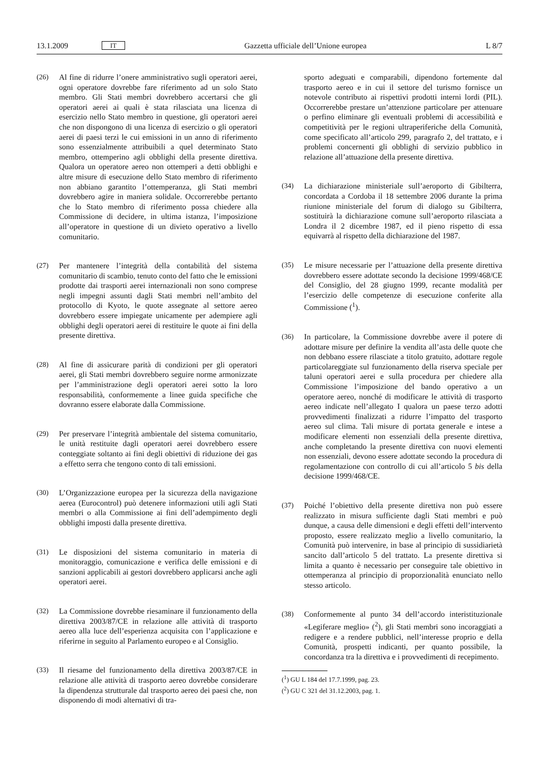13.1.2009 IT Gazzetta ufficiale dell’Unione europea L 8/7
(26) Al fine di ridurre l’onere amministrativo sugli operatori aerei, ogni operatore dovrebbe fare riferimento ad un solo Stato membro. Gli Stati membri dovrebbero accertarsi che gli operatori aerei ai quali è stata rilasciata una licenza di esercizio nello Stato membro in questione, gli operatori aerei che non dispongono di una licenza di esercizio o gli operatori aerei di paesi terzi le cui emissioni in un anno di riferimento sono essenzialmente attribuibili a quel determinato Stato membro, ottemperino agli obblighi della presente direttiva. Qualora un operatore aereo non ottemperi a detti obblighi e altre misure di esecuzione dello Stato membro di riferimento non abbiano garantito l’ottemperanza, gli Stati membri dovrebbero agire in maniera solidale. Occorrerebbe pertanto che lo Stato membro di riferimento possa chiedere alla Commissione di decidere, in ultima istanza, l’imposizione all’operatore in questione di un divieto operativo a livello comunitario.
(27) Per mantenere l’integrità della contabilità del sistema comunitario di scambio, tenuto conto del fatto che le emissioni prodotte dai trasporti aerei internazionali non sono comprese negli impegni assunti dagli Stati membri nell’ambito del protocollo di Kyoto, le quote assegnate al settore aereo dovrebbero essere impiegate unicamente per adempiere agli obblighi degli operatori aerei di restituire le quote ai fini della presente direttiva.
(28) Al fine di assicurare parità di condizioni per gli operatori aerei, gli Stati membri dovrebbero seguire norme armonizzate per l’amministrazione degli operatori aerei sotto la loro responsabilità, conformemente a linee guida specifiche che dovranno essere elaborate dalla Commissione.
(29) Per preservare l’integrità ambientale del sistema comunitario, le unità restituite dagli operatori aerei dovrebbero essere conteggiate soltanto ai fini degli obiettivi di riduzione dei gas a effetto serra che tengono conto di tali emissioni.
(30) L’Organizzazione europea per la sicurezza della navigazione aerea (Eurocontrol) può detenere informazioni utili agli Stati membri o alla Commissione ai fini dell’adempimento degli obblighi imposti dalla presente direttiva.
(31) Le disposizioni del sistema comunitario in materia di monitoraggio, comunicazione e verifica delle emissioni e di sanzioni applicabili ai gestori dovrebbero applicarsi anche agli operatori aerei.
(32) La Commissione dovrebbe riesaminare il funzionamento della direttiva 2003/87/CE in relazione alle attività di trasporto aereo alla luce dell’esperienza acquisita con l’applicazione e riferirne in seguito al Parlamento europeo e al Consiglio.
(33) Il riesame del funzionamento della direttiva 2003/87/CE in relazione alle attività di trasporto aereo dovrebbe considerare la dipendenza strutturale dal trasporto aereo dei paesi che, non disponendo di modi alternativi di tra-
sporto adeguati e comparabili, dipendono fortemente dal trasporto aereo e in cui il settore del turismo fornisce un notevole contributo ai rispettivi prodotti interni lordi (PIL). Occorrerebbe prestare un’attenzione particolare per attenuare o perfino eliminare gli eventuali problemi di accessibilità e competitività per le regioni ultraperiferiche della Comunità, come specificato all’articolo 299, paragrafo 2, del trattato, e i problemi concernenti gli obblighi di servizio pubblico in relazione all’attuazione della presente direttiva.
(34) La dichiarazione ministeriale sull’aeroporto di Gibilterra, concordata a Cordoba il 18 settembre 2006 durante la prima riunione ministeriale del forum di dialogo su Gibilterra, sostituirà la dichiarazione comune sull’aeroporto rilasciata a Londra il 2 dicembre 1987, ed il pieno rispetto di essa equivarrà al rispetto della dichiarazione del 1987.
(35) Le misure necessarie per l’attuazione della presente direttiva dovrebbero essere adottate secondo la decisione 1999/468/CE del Consiglio, del 28 giugno 1999, recante modalità per l’esercizio delle competenze di esecuzione conferite alla Commissione (<sup>1</sup>).
(36) In particolare, la Commissione dovrebbe avere il potere di adottare misure per definire la vendita all’asta delle quote che non debbano essere rilasciate a titolo gratuito, adottare regole particolareggiate sul funzionamento della riserva speciale per taluni operatori aerei e sulla procedura per chiedere alla Commissione l’imposizione del bando operativo a un operatore aereo, nonché di modificare le attività di trasporto aereo indicate nell’allegato I qualora un paese terzo adotti provvedimenti finalizzati a ridurre l’impatto del trasporto aereo sul clima. Tali misure di portata generale e intese a modificare elementi non essenziali della presente direttiva, anche completando la presente direttiva con nuovi elementi non essenziali, devono essere adottate secondo la procedura di regolamentazione con controllo di cui all’articolo 5 bis della decisione 1999/468/CE.
(37) Poiché l’obiettivo della presente direttiva non può essere realizzato in misura sufficiente dagli Stati membri e può dunque, a causa delle dimensioni e degli effetti dell’intervento proposto, essere realizzato meglio a livello comunitario, la Comunità può intervenire, in base al principio di sussidiarietà sancito dall’articolo 5 del trattato. La presente direttiva si limita a quanto è necessario per conseguire tale obiettivo in ottemperanza al principio di proporzionalità enunciato nello stesso articolo.
(38) Conformemente al punto 34 dell’accordo interistituzionale «Legiferare meglio» (<sup>2</sup>), gli Stati membri sono incoraggiati a redigere e a rendere pubblici, nell’interesse proprio e della Comunità, prospetti indicanti, per quanto possibile, la concordanza tra la direttiva e i provvedimenti di recepimento.
(<sup>1</sup>) GU L 184 del 17.7.1999, pag. 23.
(<sup>2</sup>) GU C 321 del 31.12.2003, pag. 1.